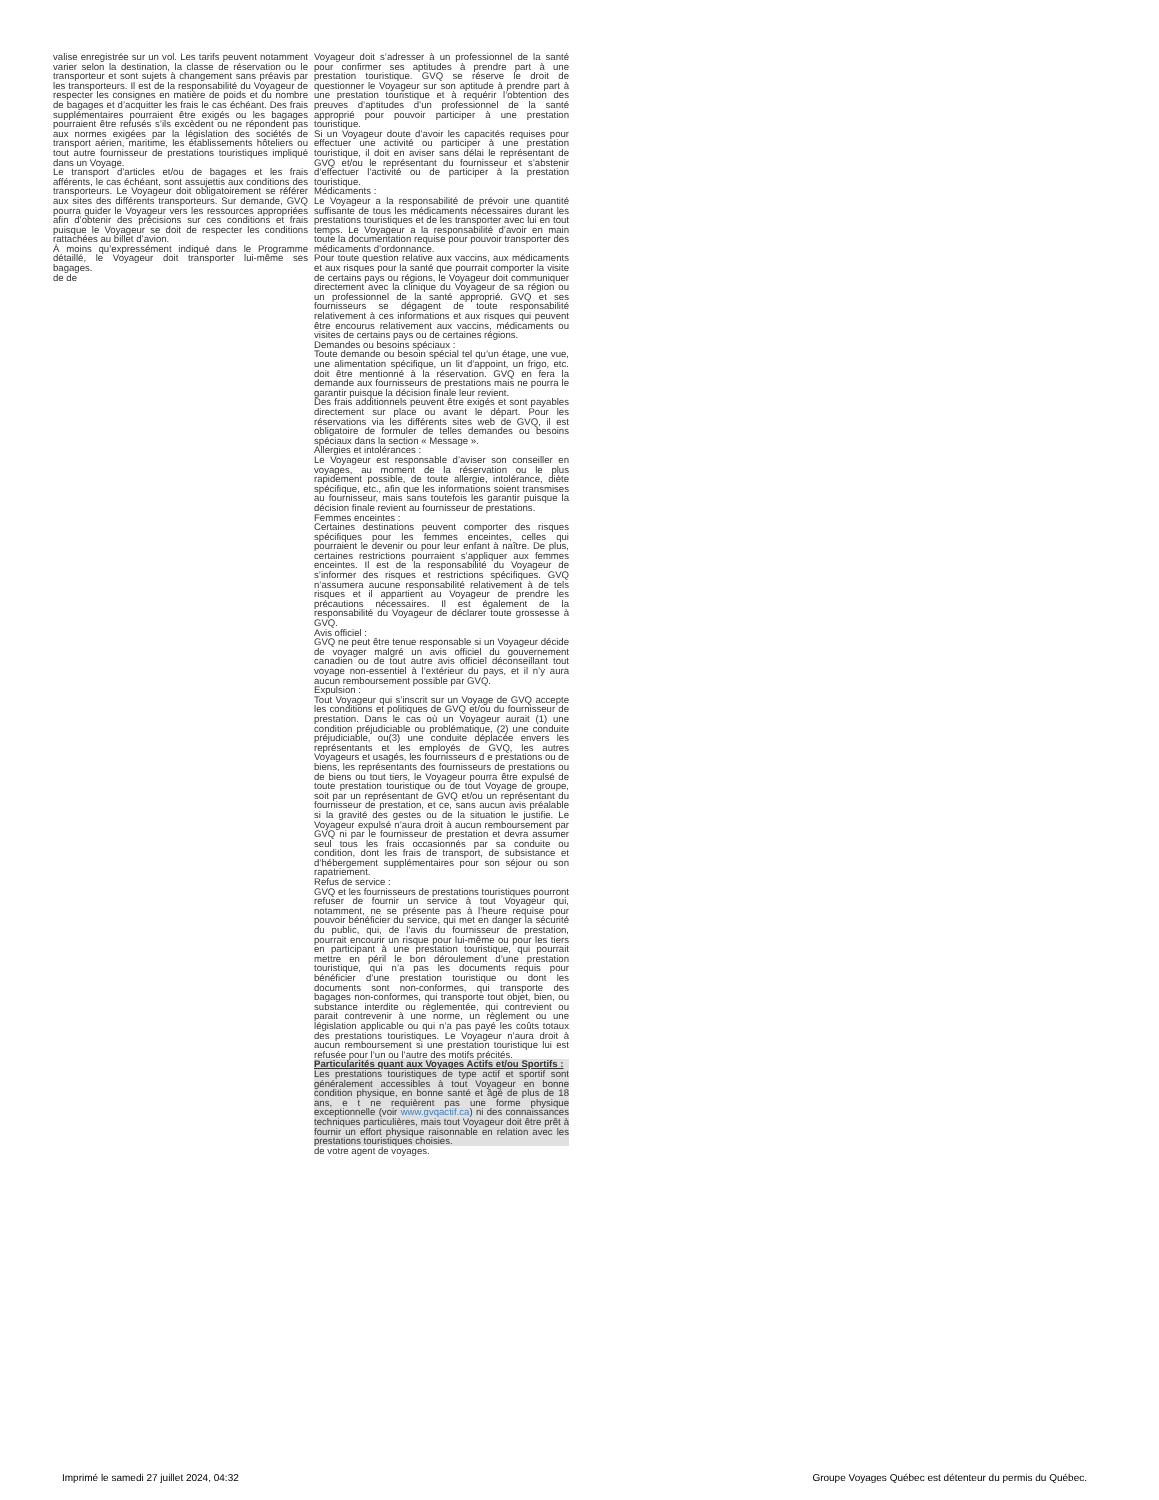valise enregistrée sur un vol. Les tarifs peuvent notamment varier selon la destination, la classe de réservation ou le transporteur et sont sujets à changement sans préavis par les transporteurs. Il est de la responsabilité du Voyageur de respecter les consignes en matière de poids et du nombre de bagages et d’acquitter les frais le cas échéant. Des frais supplémentaires pourraient être exigés ou les bagages pourraient être refusés s’ils excèdent ou ne répondent pas aux normes exigées par la législation des sociétés de transport aérien, maritime, les établissements hôteliers ou tout autre fournisseur de prestations touristiques impliqué dans un Voyage.
Le transport d’articles et/ou de bagages et les frais afférents, le cas échéant, sont assujettis aux conditions des transporteurs. Le Voyageur doit obligatoirement se référer aux sites des différents transporteurs. Sur demande, GVQ pourra guider le Voyageur vers les ressources appropriées afin d’obtenir des précisions sur ces conditions et frais puisque le Voyageur se doit de respecter les conditions rattachées au billet d’avion.
À moins qu’expressément indiqué dans le Programme détaillé, le Voyageur doit transporter lui-même ses bagages.
de de
Voyageur doit s’adresser à un professionnel de la santé pour confirmer ses aptitudes à prendre part à une prestation touristique. GVQ se réserve le droit de questionner le Voyageur sur son aptitude à prendre part à une prestation touristique et à requérir l’obtention des preuves d’aptitudes d’un professionnel de la santé approprié pour pouvoir participer à une prestation touristique.
Si un Voyageur doute d’avoir les capacités requises pour effectuer une activité ou participer à une prestation touristique, il doit en aviser sans délai le représentant de GVQ et/ou le représentant du fournisseur et s’abstenir d’effectuer l’activité ou de participer à la prestation touristique.
Médicaments :
Le Voyageur a la responsabilité de prévoir une quantité suffisante de tous les médicaments nécessaires durant les prestations touristiques et de les transporter avec lui en tout temps. Le Voyageur a la responsabilité d’avoir en main toute la documentation requise pour pouvoir transporter des médicaments d’ordonnance.
Pour toute question relative aux vaccins, aux médicaments et aux risques pour la santé que pourrait comporter la visite de certains pays ou régions, le Voyageur doit communiquer directement avec la clinique du Voyageur de sa région ou un professionnel de la santé approprié. GVQ et ses fournisseurs se dégagent de toute responsabilité relativement à ces informations et aux risques qui peuvent être encourus relativement aux vaccins, médicaments ou visites de certains pays ou de certaines régions.
Demandes ou besoins spéciaux :
Toute demande ou besoin spécial tel qu’un étage, une vue, une alimentation spécifique, un lit d’appoint, un frigo, etc. doit être mentionné à la réservation. GVQ en fera la demande aux fournisseurs de prestations mais ne pourra le garantir puisque la décision finale leur revient.
Des frais additionnels peuvent être exigés et sont payables directement sur place ou avant le départ. Pour les réservations via les différents sites web de GVQ, il est obligatoire de formuler de telles demandes ou besoins spéciaux dans la section « Message ».
Allergies et intolérances :
Le Voyageur est responsable d’aviser son conseiller en voyages, au moment de la réservation ou le plus rapidement possible, de toute allergie, intolérance, diète spécifique, etc., afin que les informations soient transmises au fournisseur, mais sans toutefois les garantir puisque la décision finale revient au fournisseur de prestations.
Femmes enceintes :
Certaines destinations peuvent comporter des risques spécifiques pour les femmes enceintes, celles qui pourraient le devenir ou pour leur enfant à naître. De plus, certaines restrictions pourraient s’appliquer aux femmes enceintes. Il est de la responsabilité du Voyageur de s’informer des risques et restrictions spécifiques. GVQ n’assumera aucune responsabilité relativement à de tels risques et il appartient au Voyageur de prendre les précautions nécessaires. Il est également de la responsabilité du Voyageur de déclarer toute grossesse à GVQ.
Avis officiel :
GVQ ne peut être tenue responsable si un Voyageur décide de voyager malgré un avis officiel du gouvernement canadien ou de tout autre avis officiel déconseillant tout voyage non-essentiel à l’extérieur du pays, et il n’y aura aucun remboursement possible par GVQ.
Expulsion :
Tout Voyageur qui s’inscrit sur un Voyage de GVQ accepte les conditions et politiques de GVQ et/ou du fournisseur de prestation. Dans le cas où un Voyageur aurait (1) une condition préjudiciable ou problématique, (2) une conduite préjudiciable, ou(3) une conduite déplacée envers les représentants et les employés de GVQ, les autres Voyageurs et usagés, les fournisseurs d e prestations ou de biens, les représentants des fournisseurs de prestations ou de biens ou tout tiers, le Voyageur pourra être expulsé de toute prestation touristique ou de tout Voyage de groupe, soit par un représentant de GVQ et/ou un représentant du fournisseur de prestation, et ce, sans aucun avis préalable si la gravité des gestes ou de la situation le justifie. Le Voyageur expulsé n’aura droit à aucun remboursement par GVQ ni par le fournisseur de prestation et devra assumer seul tous les frais occasionnés par sa conduite ou condition, dont les frais de transport, de subsistance et d’hébergement supplémentaires pour son séjour ou son rapatriement.
Refus de service :
GVQ et les fournisseurs de prestations touristiques pourront refuser de fournir un service à tout Voyageur qui, notamment, ne se présente pas à l’heure requise pour pouvoir bénéficier du service, qui met en danger la sécurité du public, qui, de l’avis du fournisseur de prestation, pourrait encourir un risque pour lui-même ou pour les tiers en participant à une prestation touristique, qui pourrait mettre en péril le bon déroulement d’une prestation touristique, qui n’a pas les documents requis pour bénéficier d’une prestation touristique ou dont les documents sont non-conformes, qui transporte des bagages non-conformes, qui transporte tout objet, bien, ou substance interdite ou règlementée, qui contrevient ou parait contrevenir à une norme, un règlement ou une législation applicable ou qui n’a pas payé les coûts totaux des prestations touristiques. Le Voyageur n’aura droit à aucun remboursement si une prestation touristique lui est refusée pour l’un ou l’autre des motifs précités.
Particularités quant aux Voyages Actifs et/ou Sportifs :
Les prestations touristiques de type actif et sportif sont généralement accessibles à tout Voyageur en bonne condition physique, en bonne santé et âgé de plus de 18 ans, e t ne requièrent pas une forme physique exceptionnelle (voir www.gvqactif.ca) ni des connaissances techniques particulières, mais tout Voyageur doit être prêt à fournir un effort physique raisonnable en relation avec les prestations touristiques choisies.
de votre agent de voyages.
Imprimé le samedi 27 juillet 2024, 04:32 Groupe Voyages Québec est détenteur du permis du Québec.